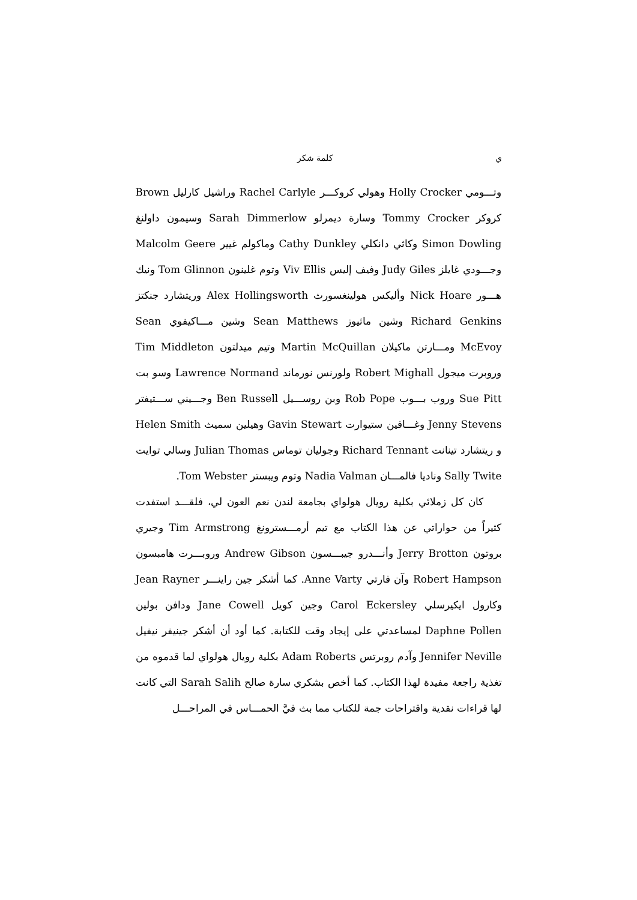ي كلمة شكر
وتـــومي Holly Crocker وهولي كروكـــر Rachel Carlyle وراشيل كارليل Brown كروكر Tommy Crocker وسارة ديمرلو Sarah Dimmerlow وسيمون داولنغ Simon Dowling وكاثي دانكلي Cathy Dunkley وماكولم غيير Malcolm Geere وجـــودي غايلز Judy Giles وفيف إليس Viv Ellis وتوم غلينون Tom Glinnon ونيك هـــور Nick Hoare وأليكس هولينغسورث Alex Hollingsworth وريتشارد جنكتز Richard Genkins وشين ماثيوز Sean Matthews وشين مـــاكيفوي Sean McEvoy ومـــارتن ماكيلان Martin McQuillan وتيم ميدلتون Tim Middleton وروبرت ميجول Robert Mighall ولورنس نورماند Lawrence Normand وسو بت Sue Pitt وروب بـــوب Rob Pope وبن روســـيل Ben Russell وجـــيني ســـتيفتر Jenny Stevens وغـــافين ستيوارت Gavin Stewart وهيلين سميث Helen Smith و ريتشارد تينانت Richard Tennant وجوليان توماس Julian Thomas وسالي توايت Sally Twite وناديا فالمـــان Nadia Valman وتوم ويبستر Tom Webster.
كان كل زملائي بكلية رويال هولواي بجامعة لندن نعم العون لي، فلقـــد استفدت كثيراً من حواراتي عن هذا الكتاب مع تيم أرمـــسترونغ Tim Armstrong وجيري بروتون Jerry Brotton وأنـــدرو جيبـــسون Andrew Gibson وروبـــرت هامبسون Robert Hampson وآن فارتي Anne Varty. كما أشكر جين راينـــر Jean Rayner وكارول ايكيرسلي Carol Eckersley وجين كويل Jane Cowell ودافن بولين Daphne Pollen لمساعدتي على إيجاد وقت للكتابة. كما أود أن أشكر جينيفر نيفيل Jennifer Neville وآدم روبرتس Adam Roberts بكلية رويال هولواي لما قدموه من تغذية راجعة مفيدة لهذا الكتاب. كما أخص بشكري سارة صالح Sarah Salih التي كانت لها قراءات نقدية واقتراحات جمة للكتاب مما بث فيَّ الحمـــاس في المراحـــل